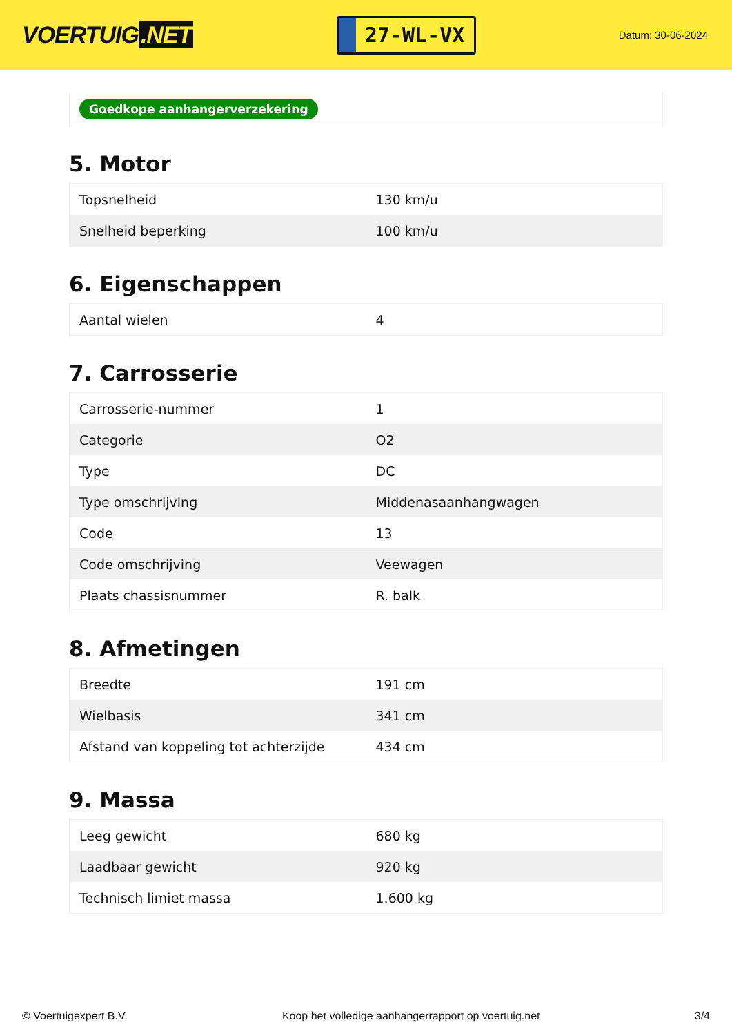VOERTUIG.NET
27-WL-VX
Datum: 30-06-2024
Goedkope aanhangerverzekering
5. Motor
| Topsnelheid | 130 km/u |
| Snelheid beperking | 100 km/u |
6. Eigenschappen
| Aantal wielen | 4 |
7. Carrosserie
| Carrosserie-nummer | 1 |
| Categorie | O2 |
| Type | DC |
| Type omschrijving | Middenasaanhangwagen |
| Code | 13 |
| Code omschrijving | Veewagen |
| Plaats chassisnummer | R. balk |
8. Afmetingen
| Breedte | 191 cm |
| Wielbasis | 341 cm |
| Afstand van koppeling tot achterzijde | 434 cm |
9. Massa
| Leeg gewicht | 680 kg |
| Laadbaar gewicht | 920 kg |
| Technisch limiet massa | 1.600 kg |
© Voertuigexpert B.V. Koop het volledige aanhangerrapport op voertuig.net 3/4